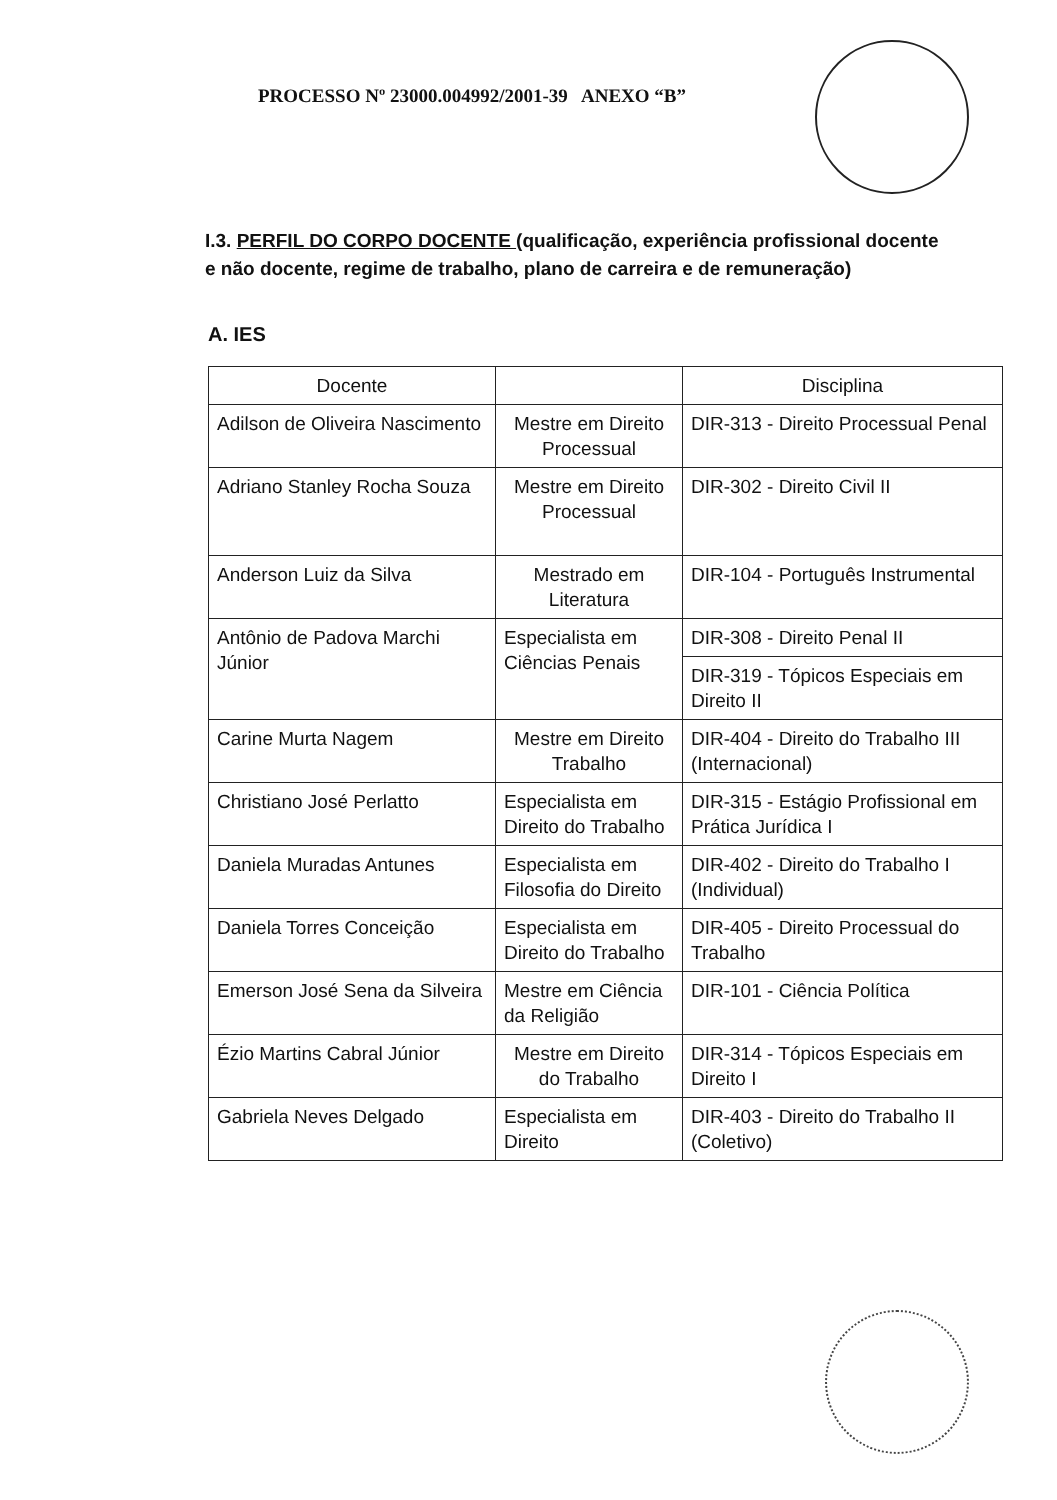PROCESSO Nº 23000.004992/2001-39 ANEXO “B”
I.3. PERFIL DO CORPO DOCENTE (qualificação, experiência profissional docente e não docente, regime de trabalho, plano de carreira e de remuneração)
A. IES
| Docente | | Disciplina |
| --- | --- | --- |
| Adilson de Oliveira Nascimento | Mestre em Direito Processual | DIR-313 - Direito Processual Penal |
| Adriano Stanley Rocha Souza | Mestre em Direito Processual | DIR-302 - Direito Civil II |
| Anderson Luiz da Silva | Mestrado em Literatura | DIR-104 - Português Instrumental |
| Antônio de Padova Marchi Júnior | Especialista em Ciências Penais | DIR-308 - Direito Penal II |
| | | DIR-319 - Tópicos Especiais em Direito II |
| Carine Murta Nagem | Mestre em Direito Trabalho | DIR-404 - Direito do Trabalho III (Internacional) |
| Christiano José Perlatto | Especialista em Direito do Trabalho | DIR-315 - Estágio Profissional em Prática Jurídica I |
| Daniela Muradas Antunes | Especialista em Filosofia do Direito | DIR-402 - Direito do Trabalho I (Individual) |
| Daniela Torres Conceição | Especialista em Direito do Trabalho | DIR-405 - Direito Processual do Trabalho |
| Emerson José Sena da Silveira | Mestre em Ciência da Religião | DIR-101 - Ciência Política |
| Ézio Martins Cabral Júnior | Mestre em Direito do Trabalho | DIR-314 - Tópicos Especiais em Direito I |
| Gabriela Neves Delgado | Especialista em Direito | DIR-403 - Direito do Trabalho II (Coletivo) |